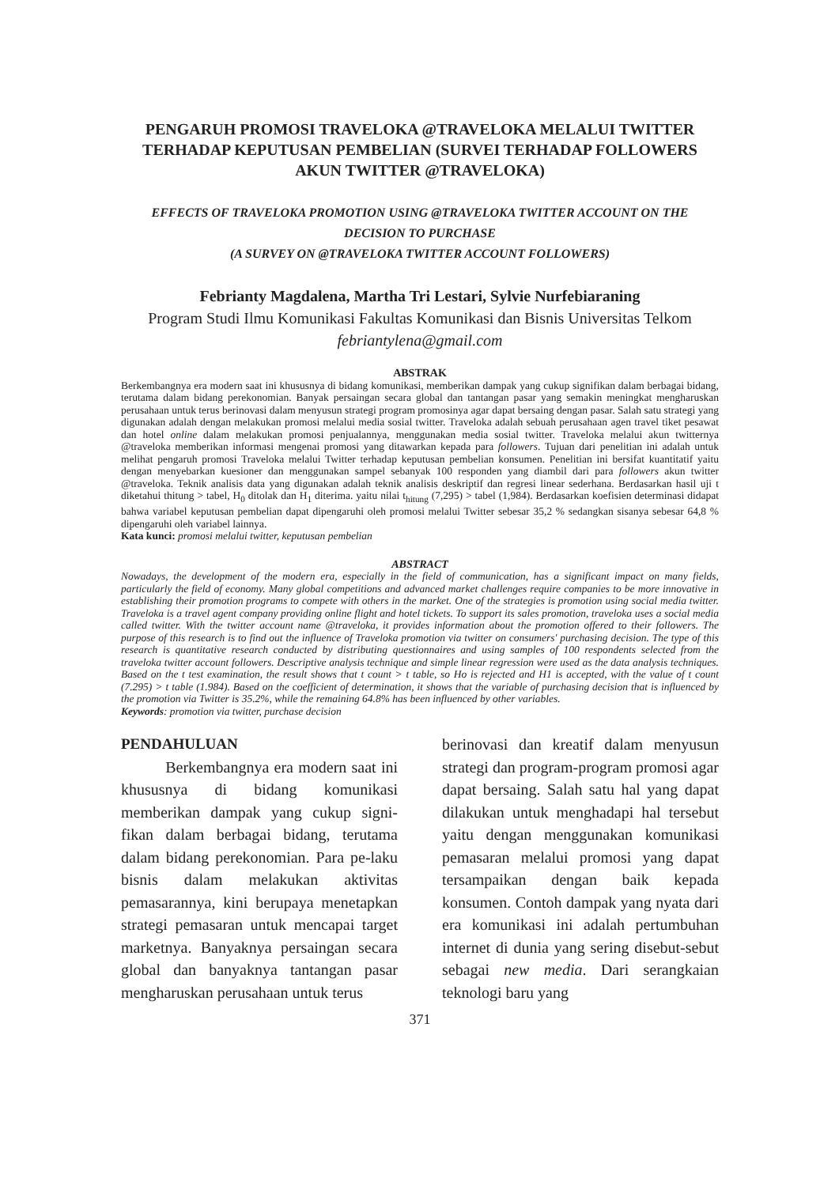PENGARUH PROMOSI TRAVELOKA @TRAVELOKA MELALUI TWITTER TERHADAP KEPUTUSAN PEMBELIAN (SURVEI TERHADAP FOLLOWERS AKUN TWITTER @TRAVELOKA)
EFFECTS OF TRAVELOKA PROMOTION USING @TRAVELOKA TWITTER ACCOUNT ON THE DECISION TO PURCHASE
(A SURVEY ON @TRAVELOKA TWITTER ACCOUNT FOLLOWERS)
Febrianty Magdalena, Martha Tri Lestari, Sylvie Nurfebiaraning
Program Studi Ilmu Komunikasi Fakultas Komunikasi dan Bisnis Universitas Telkom
febriantylena@gmail.com
ABSTRAK
Berkembangnya era modern saat ini khususnya di bidang komunikasi, memberikan dampak yang cukup signifikan dalam berbagai bidang, terutama dalam bidang perekonomian. Banyak persaingan secara global dan tantangan pasar yang semakin meningkat mengharuskan perusahaan untuk terus berinovasi dalam menyusun strategi program promosinya agar dapat bersaing dengan pasar. Salah satu strategi yang digunakan adalah dengan melakukan promosi melalui media sosial twitter. Traveloka adalah sebuah perusahaan agen travel tiket pesawat dan hotel online dalam melakukan promosi penjualannya, menggunakan media sosial twitter. Traveloka melalui akun twitternya @traveloka memberikan informasi mengenai promosi yang ditawarkan kepada para followers. Tujuan dari penelitian ini adalah untuk melihat pengaruh promosi Traveloka melalui Twitter terhadap keputusan pembelian konsumen. Penelitian ini bersifat kuantitatif yaitu dengan menyebarkan kuesioner dan menggunakan sampel sebanyak 100 responden yang diambil dari para followers akun twitter @traveloka. Teknik analisis data yang digunakan adalah teknik analisis deskriptif dan regresi linear sederhana. Berdasarkan hasil uji t diketahui thitung > tabel, H<sub>0</sub> ditolak dan H<sub>1</sub> diterima. yaitu nilai t<sub>hitung</sub> (7,295) > tabel (1,984). Berdasarkan koefisien determinasi didapat bahwa variabel keputusan pembelian dapat dipengaruhi oleh promosi melalui Twitter sebesar 35,2 % sedangkan sisanya sebesar 64,8 % dipengaruhi oleh variabel lainnya.
Kata kunci: promosi melalui twitter, keputusan pembelian
ABSTRACT
Nowadays, the development of the modern era, especially in the field of communication, has a significant impact on many fields, particularly the field of economy. Many global competitions and advanced market challenges require companies to be more innovative in establishing their promotion programs to compete with others in the market. One of the strategies is promotion using social media twitter. Traveloka is a travel agent company providing online flight and hotel tickets. To support its sales promotion, traveloka uses a social media called twitter. With the twitter account name @traveloka, it provides information about the promotion offered to their followers. The purpose of this research is to find out the influence of Traveloka promotion via twitter on consumers' purchasing decision. The type of this research is quantitative research conducted by distributing questionnaires and using samples of 100 respondents selected from the traveloka twitter account followers. Descriptive analysis technique and simple linear regression were used as the data analysis techniques. Based on the t test examination, the result shows that t count > t table, so Ho is rejected and H1 is accepted, with the value of t count (7.295) > t table (1.984). Based on the coefficient of determination, it shows that the variable of purchasing decision that is influenced by the promotion via Twitter is 35.2%, while the remaining 64.8% has been influenced by other variables.
Keywords: promotion via twitter, purchase decision
PENDAHULUAN
Berkembangnya era modern saat ini khususnya di bidang komunikasi memberikan dampak yang cukup signi-fikan dalam berbagai bidang, terutama dalam bidang perekonomian. Para pe-laku bisnis dalam melakukan aktivitas pemasarannya, kini berupaya menetapkan strategi pemasaran untuk mencapai target marketnya. Banyaknya persaingan secara global dan banyaknya tantangan pasar mengharuskan perusahaan untuk terus
berinovasi dan kreatif dalam menyusun strategi dan program-program promosi agar dapat bersaing. Salah satu hal yang dapat dilakukan untuk menghadapi hal tersebut yaitu dengan menggunakan komunikasi pemasaran melalui promosi yang dapat tersampaikan dengan baik kepada konsumen. Contoh dampak yang nyata dari era komunikasi ini adalah pertumbuhan internet di dunia yang sering disebut-sebut sebagai new media. Dari serangkaian teknologi baru yang
371